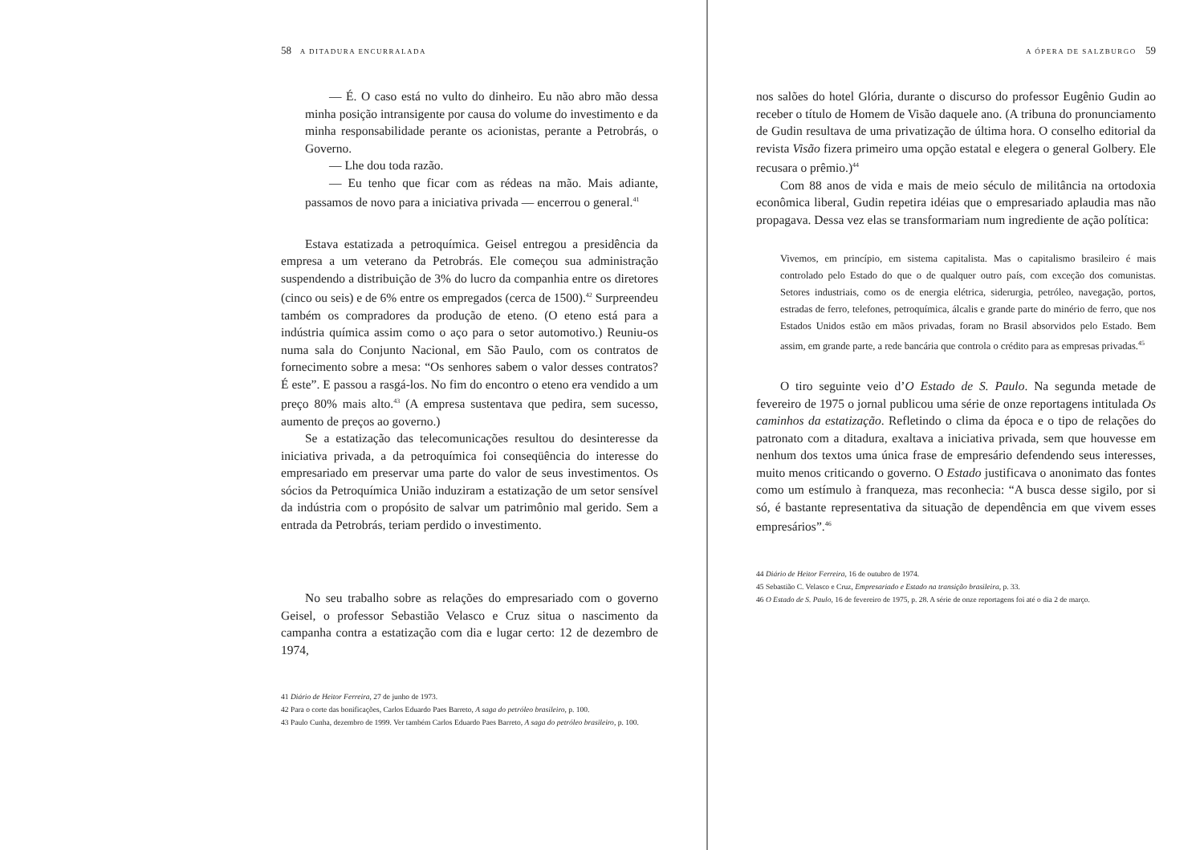58 A DITADURA ENCURRALADA
— É. O caso está no vulto do dinheiro. Eu não abro mão dessa minha posição intransigente por causa do volume do investimento e da minha responsabilidade perante os acionistas, perante a Petrobrás, o Governo.
— Lhe dou toda razão.
— Eu tenho que ficar com as rédeas na mão. Mais adiante, passamos de novo para a iniciativa privada — encerrou o general.<sup>41</sup>
Estava estatizada a petroquímica. Geisel entregou a presidência da empresa a um veterano da Petrobrás. Ele começou sua administração suspendendo a distribuição de 3% do lucro da companhia entre os diretores (cinco ou seis) e de 6% entre os empregados (cerca de 1500).<sup>42</sup> Surpreendeu também os compradores da produção de eteno. (O eteno está para a indústria química assim como o aço para o setor automotivo.) Reuniu-os numa sala do Conjunto Nacional, em São Paulo, com os contratos de fornecimento sobre a mesa: “Os senhores sabem o valor desses contratos? É este”. E passou a rasgá-los. No fim do encontro o eteno era vendido a um preço 80% mais alto.<sup>43</sup> (A empresa sustentava que pedira, sem sucesso, aumento de preços ao governo.)
Se a estatização das telecomunicações resultou do desinteresse da iniciativa privada, a da petroquímica foi conseqüência do interesse do empresariado em preservar uma parte do valor de seus investimentos. Os sócios da Petroquímica União induziram a estatização de um setor sensível da indústria com o propósito de salvar um patrimônio mal gerido. Sem a entrada da Petrobrás, teriam perdido o investimento.
No seu trabalho sobre as relações do empresariado com o governo Geisel, o professor Sebastião Velasco e Cruz situa o nascimento da campanha contra a estatização com dia e lugar certo: 12 de dezembro de 1974,
41 Diário de Heitor Ferreira, 27 de junho de 1973.
42 Para o corte das bonificações, Carlos Eduardo Paes Barreto, A saga do petróleo brasileiro, p. 100.
43 Paulo Cunha, dezembro de 1999. Ver também Carlos Eduardo Paes Barreto, A saga do petróleo brasileiro, p. 100.
A ÓPERA DE SALZBURGO 59
nos salões do hotel Glória, durante o discurso do professor Eugênio Gudin ao receber o título de Homem de Visão daquele ano. (A tribuna do pronunciamento de Gudin resultava de uma privatização de última hora. O conselho editorial da revista Visão fizera primeiro uma opção estatal e elegera o general Golbery. Ele recusara o prêmio.)<sup>44</sup>
Com 88 anos de vida e mais de meio século de militância na ortodoxia econômica liberal, Gudin repetira idéias que o empresariado aplaudia mas não propagava. Dessa vez elas se transformariam num ingrediente de ação política:
Vivemos, em princípio, em sistema capitalista. Mas o capitalismo brasileiro é mais controlado pelo Estado do que o de qualquer outro país, com exceção dos comunistas. Setores industriais, como os de energia elétrica, siderurgia, petróleo, navegação, portos, estradas de ferro, telefones, petroquímica, álcalis e grande parte do minério de ferro, que nos Estados Unidos estão em mãos privadas, foram no Brasil absorvidos pelo Estado. Bem assim, em grande parte, a rede bancária que controla o crédito para as empresas privadas.<sup>45</sup>
O tiro seguinte veio d’O Estado de S. Paulo. Na segunda metade de fevereiro de 1975 o jornal publicou uma série de onze reportagens intitulada Os caminhos da estatização. Refletindo o clima da época e o tipo de relações do patronato com a ditadura, exaltava a iniciativa privada, sem que houvesse em nenhum dos textos uma única frase de empresário defendendo seus interesses, muito menos criticando o governo. O Estado justificava o anonimato das fontes como um estímulo à franqueza, mas reconhecia: “A busca desse sigilo, por si só, é bastante representativa da situação de dependência em que vivem esses empresários”.<sup>46</sup>
44 Diário de Heitor Ferreira, 16 de outubro de 1974.
45 Sebastião C. Velasco e Cruz, Empresariado e Estado na transição brasileira, p. 33.
46 O Estado de S. Paulo, 16 de fevereiro de 1975, p. 28. A série de onze reportagens foi até o dia 2 de março.